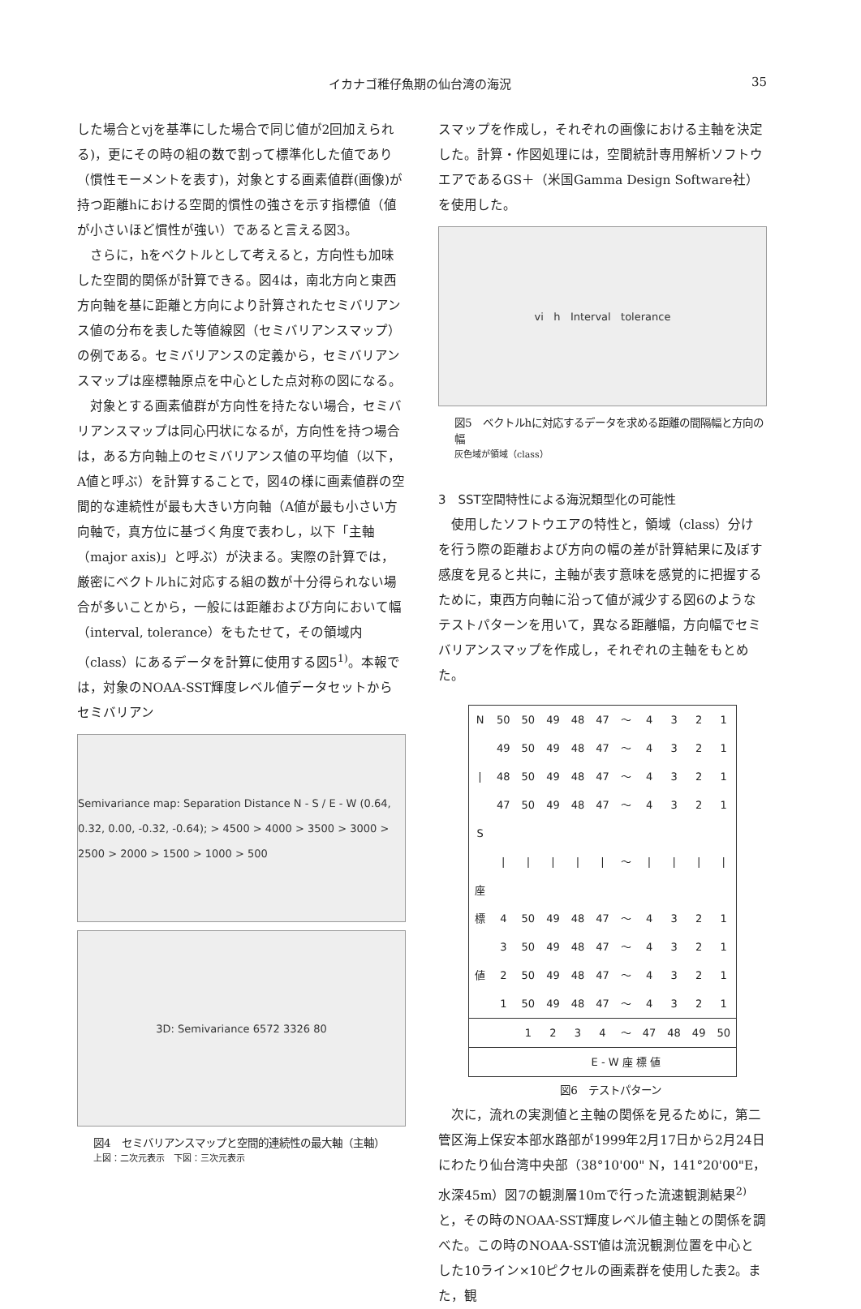イカナゴ稚仔魚期の仙台湾の海況 35
した場合とvjを基準にした場合で同じ値が2回加えられる)，更にその時の組の数で割って標準化した値であり（慣性モーメントを表す)，対象とする画素値群(画像)が持つ距離hにおける空間的慣性の強さを示す指標値（値が小さいほど慣性が強い）であると言える図3。
さらに，hをベクトルとして考えると，方向性も加味した空間的関係が計算できる。図4は，南北方向と東西方向軸を基に距離と方向により計算されたセミバリアンス値の分布を表した等値線図（セミバリアンスマップ）の例である。セミバリアンスの定義から，セミバリアンスマップは座標軸原点を中心とした点対称の図になる。
対象とする画素値群が方向性を持たない場合，セミバリアンスマップは同心円状になるが，方向性を持つ場合は，ある方向軸上のセミバリアンス値の平均値（以下，A値と呼ぶ）を計算することで，図4の様に画素値群の空間的な連続性が最も大きい方向軸（A値が最も小さい方向軸で，真方位に基づく角度で表わし，以下「主軸（major axis)」と呼ぶ）が決まる。実際の計算では，厳密にベクトルhに対応する組の数が十分得られない場合が多いことから，一般には距離および方向において幅（interval, tolerance）をもたせて，その領域内（class）にあるデータを計算に使用する図5<sup>1)</sup>。本報では，対象のNOAA-SST輝度レベル値データセットからセミバリアン
Semivariance map: Separation Distance N - S / E - W (0.64, 0.32, 0.00, -0.32, -0.64); > 4500 > 4000 > 3500 > 3000 > 2500 > 2000 > 1500 > 1000 > 500
3D: Semivariance 6572 3326 80
図4　セミバリアンスマップと空間的連続性の最大軸（主軸）
上図：二次元表示　下図：三次元表示
スマップを作成し，それぞれの画像における主軸を決定した。計算・作図処理には，空間統計専用解析ソフトウエアであるGS＋（米国Gamma Design Software社）を使用した。
vi h Interval tolerance
図5　ベクトルhに対応するデータを求める距離の間隔幅と方向の幅
灰色域が領域（class）
3　SST空間特性による海況類型化の可能性
使用したソフトウエアの特性と，領域（class）分けを行う際の距離および方向の幅の差が計算結果に及ぼす感度を見ると共に，主軸が表す意味を感覚的に把握するために，東西方向軸に沿って値が減少する図6のようなテストパターンを用いて，異なる距離幅，方向幅でセミバリアンスマップを作成し，それぞれの主軸をもとめた。
| N | 50 | 50 | 49 | 48 | 47 | ～ | 4 | 3 | 2 | 1 |
| | 49 | 50 | 49 | 48 | 47 | ～ | 4 | 3 | 2 | 1 |
| / | 48 | 50 | 49 | 48 | 47 | ～ | 4 | 3 | 2 | 1 |
| | 47 | 50 | 49 | 48 | 47 | ～ | 4 | 3 | 2 | 1 |
| S | | | | | | | | | | |
| | / | / | / | / | / | ～ | / | / | / | / |
| 座 | | | | | | | | | | |
| 標 | 4 | 50 | 49 | 48 | 47 | ～ | 4 | 3 | 2 | 1 |
| | 3 | 50 | 49 | 48 | 47 | ～ | 4 | 3 | 2 | 1 |
| 値 | 2 | 50 | 49 | 48 | 47 | ～ | 4 | 3 | 2 | 1 |
| | 1 | 50 | 49 | 48 | 47 | ～ | 4 | 3 | 2 | 1 |
| | | 1 | 2 | 3 | 4 | ～ | 47 | 48 | 49 | 50 |
| | | E - W 座 標 値 | | | | | | | | |
図6　テストパターン
次に，流れの実測値と主軸の関係を見るために，第二管区海上保安本部水路部が1999年2月17日から2月24日にわたり仙台湾中央部（38°10'00" N，141°20'00"E，水深45m）図7の観測層10mで行った流速観測結果<sup>2)</sup>と，その時のNOAA-SST輝度レベル値主軸との関係を調べた。この時のNOAA-SST値は流況観測位置を中心とした10ライン×10ピクセルの画素群を使用した表2。また，観